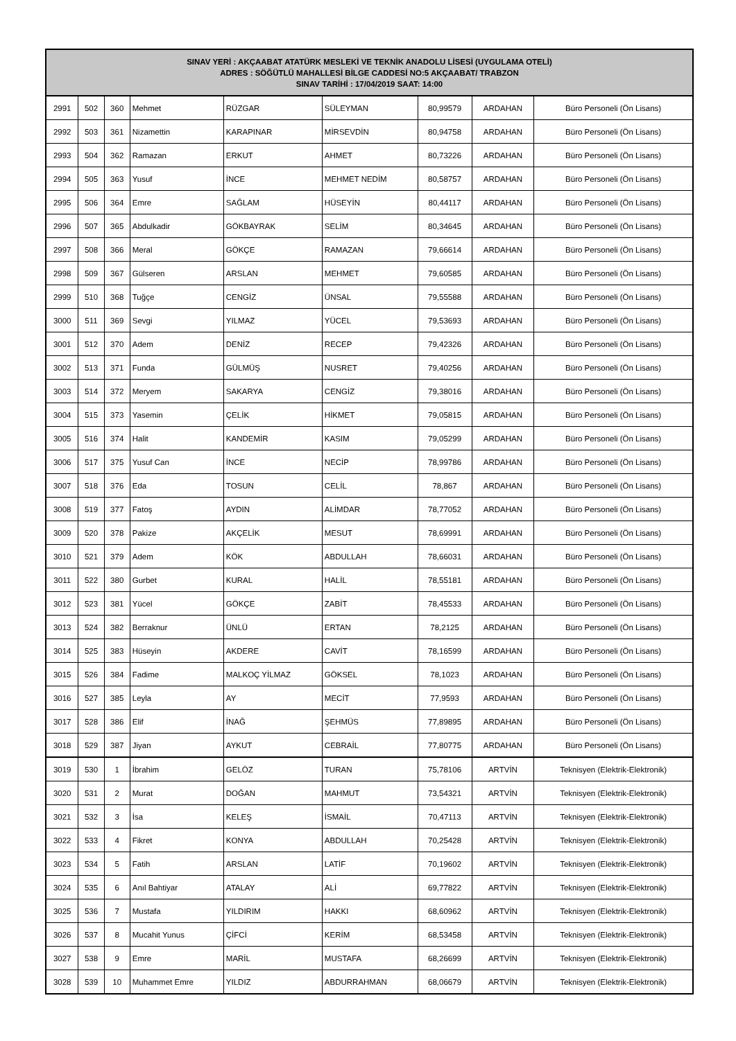| SINAV YERİ : AKÇAABAT ATATÜRK MESLEKİ VE TEKNİK ANADOLU LİSESİ (UYGULAMA OTELİ) ADRES : SÖĞÜTLÜ MAHALLESİ BİLGE CADDESİ NO:5 AKÇAABAT/ TRABZON SINAV TARİHİ : 17/04/2019 SAAT: 14:00 | | | | | | | | |
| --- | --- | --- | --- | --- | --- | --- | --- | --- |
| 2991 | 502 | 360 | Mehmet | RÜZGAR | SÜLEYMAN | 80,99579 | ARDAHAN | Büro Personeli (Ön Lisans) |
| 2992 | 503 | 361 | Nizamettin | KARAPINAR | MİRSEVDİN | 80,94758 | ARDAHAN | Büro Personeli (Ön Lisans) |
| 2993 | 504 | 362 | Ramazan | ERKUT | AHMET | 80,73226 | ARDAHAN | Büro Personeli (Ön Lisans) |
| 2994 | 505 | 363 | Yusuf | İNCE | MEHMET NEDİM | 80,58757 | ARDAHAN | Büro Personeli (Ön Lisans) |
| 2995 | 506 | 364 | Emre | SAĞLAM | HÜSEYİN | 80,44117 | ARDAHAN | Büro Personeli (Ön Lisans) |
| 2996 | 507 | 365 | Abdulkadir | GÖKBAYRAK | SELİM | 80,34645 | ARDAHAN | Büro Personeli (Ön Lisans) |
| 2997 | 508 | 366 | Meral | GÖKÇE | RAMAZAN | 79,66614 | ARDAHAN | Büro Personeli (Ön Lisans) |
| 2998 | 509 | 367 | Gülseren | ARSLAN | MEHMET | 79,60585 | ARDAHAN | Büro Personeli (Ön Lisans) |
| 2999 | 510 | 368 | Tuğçe | CENGİZ | ÜNSAL | 79,55588 | ARDAHAN | Büro Personeli (Ön Lisans) |
| 3000 | 511 | 369 | Sevgi | YILMAZ | YÜCEL | 79,53693 | ARDAHAN | Büro Personeli (Ön Lisans) |
| 3001 | 512 | 370 | Adem | DENİZ | RECEP | 79,42326 | ARDAHAN | Büro Personeli (Ön Lisans) |
| 3002 | 513 | 371 | Funda | GÜLMÜŞ | NUSRET | 79,40256 | ARDAHAN | Büro Personeli (Ön Lisans) |
| 3003 | 514 | 372 | Meryem | SAKARYA | CENGİZ | 79,38016 | ARDAHAN | Büro Personeli (Ön Lisans) |
| 3004 | 515 | 373 | Yasemin | ÇELİK | HİKMET | 79,05815 | ARDAHAN | Büro Personeli (Ön Lisans) |
| 3005 | 516 | 374 | Halit | KANDEMİR | KASIM | 79,05299 | ARDAHAN | Büro Personeli (Ön Lisans) |
| 3006 | 517 | 375 | Yusuf Can | İNCE | NECİP | 78,99786 | ARDAHAN | Büro Personeli (Ön Lisans) |
| 3007 | 518 | 376 | Eda | TOSUN | CELİL | 78,867 | ARDAHAN | Büro Personeli (Ön Lisans) |
| 3008 | 519 | 377 | Fatoş | AYDIN | ALİMDAR | 78,77052 | ARDAHAN | Büro Personeli (Ön Lisans) |
| 3009 | 520 | 378 | Pakize | AKÇELİK | MESUT | 78,69991 | ARDAHAN | Büro Personeli (Ön Lisans) |
| 3010 | 521 | 379 | Adem | KÖK | ABDULLAH | 78,66031 | ARDAHAN | Büro Personeli (Ön Lisans) |
| 3011 | 522 | 380 | Gurbet | KURAL | HALİL | 78,55181 | ARDAHAN | Büro Personeli (Ön Lisans) |
| 3012 | 523 | 381 | Yücel | GÖKÇE | ZABİT | 78,45533 | ARDAHAN | Büro Personeli (Ön Lisans) |
| 3013 | 524 | 382 | Berraknur | ÜNLÜ | ERTAN | 78,2125 | ARDAHAN | Büro Personeli (Ön Lisans) |
| 3014 | 525 | 383 | Hüseyin | AKDERE | CAVİT | 78,16599 | ARDAHAN | Büro Personeli (Ön Lisans) |
| 3015 | 526 | 384 | Fadime | MALKOÇ YİLMAZ | GÖKSEL | 78,1023 | ARDAHAN | Büro Personeli (Ön Lisans) |
| 3016 | 527 | 385 | Leyla | AY | MECİT | 77,9593 | ARDAHAN | Büro Personeli (Ön Lisans) |
| 3017 | 528 | 386 | Elif | İNAĞ | ŞEHMÜS | 77,89895 | ARDAHAN | Büro Personeli (Ön Lisans) |
| 3018 | 529 | 387 | Jiyan | AYKUT | CEBRAİL | 77,80775 | ARDAHAN | Büro Personeli (Ön Lisans) |
| 3019 | 530 | 1 | İbrahim | GELÖZ | TURAN | 75,78106 | ARTVİN | Teknisyen (Elektrik-Elektronik) |
| 3020 | 531 | 2 | Murat | DOĞAN | MAHMUT | 73,54321 | ARTVİN | Teknisyen (Elektrik-Elektronik) |
| 3021 | 532 | 3 | İsa | KELEŞ | İSMAİL | 70,47113 | ARTVİN | Teknisyen (Elektrik-Elektronik) |
| 3022 | 533 | 4 | Fikret | KONYA | ABDULLAH | 70,25428 | ARTVİN | Teknisyen (Elektrik-Elektronik) |
| 3023 | 534 | 5 | Fatih | ARSLAN | LATİF | 70,19602 | ARTVİN | Teknisyen (Elektrik-Elektronik) |
| 3024 | 535 | 6 | Anıl Bahtiyar | ATALAY | ALİ | 69,77822 | ARTVİN | Teknisyen (Elektrik-Elektronik) |
| 3025 | 536 | 7 | Mustafa | YILDIRIM | HAKKI | 68,60962 | ARTVİN | Teknisyen (Elektrik-Elektronik) |
| 3026 | 537 | 8 | Mucahit Yunus | ÇİFCİ | KERİM | 68,53458 | ARTVİN | Teknisyen (Elektrik-Elektronik) |
| 3027 | 538 | 9 | Emre | MARİL | MUSTAFA | 68,26699 | ARTVİN | Teknisyen (Elektrik-Elektronik) |
| 3028 | 539 | 10 | Muhammet Emre | YILDIZ | ABDURRAHMAN | 68,06679 | ARTVİN | Teknisyen (Elektrik-Elektronik) |